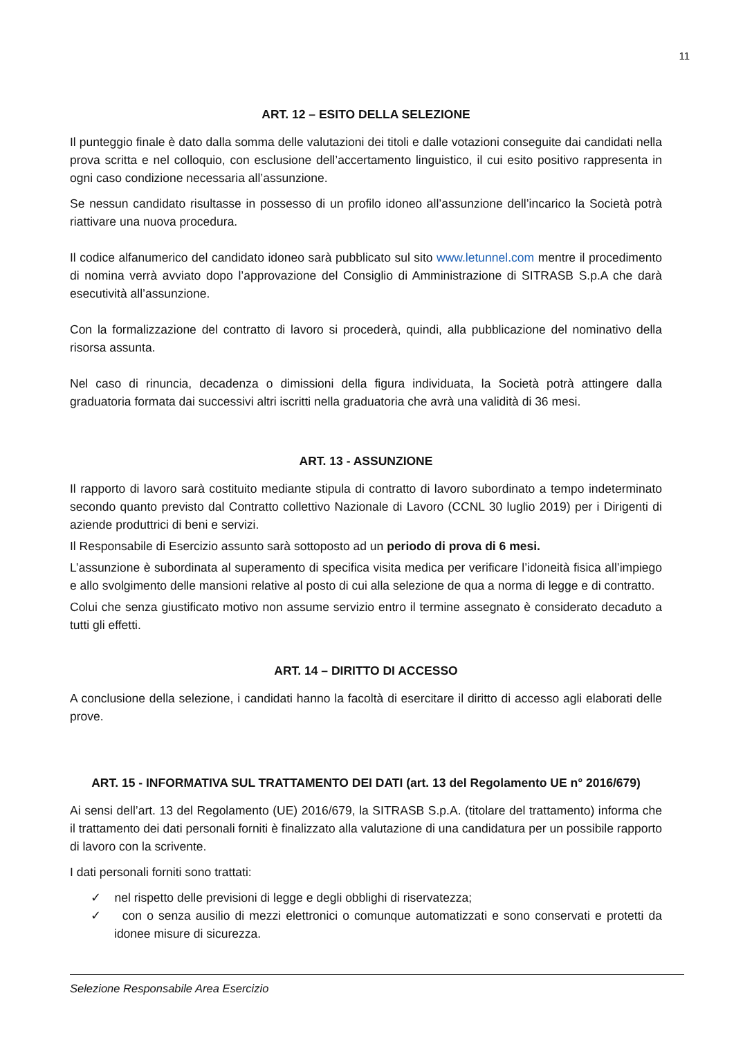11
ART. 12 – ESITO DELLA SELEZIONE
Il punteggio finale è dato dalla somma delle valutazioni dei titoli e dalle votazioni conseguite dai candidati nella prova scritta e nel colloquio, con esclusione dell’accertamento linguistico, il cui esito positivo rappresenta in ogni caso condizione necessaria all’assunzione.
Se nessun candidato risultasse in possesso di un profilo idoneo all’assunzione dell’incarico la Società potrà riattivare una nuova procedura.
Il codice alfanumerico del candidato idoneo sarà pubblicato sul sito www.letunnel.com mentre il procedimento di nomina verrà avviato dopo l’approvazione del Consiglio di Amministrazione di SITRASB S.p.A che darà esecutività all’assunzione.
Con la formalizzazione del contratto di lavoro si procederà, quindi, alla pubblicazione del nominativo della risorsa assunta.
Nel caso di rinuncia, decadenza o dimissioni della figura individuata, la Società potrà attingere dalla graduatoria formata dai successivi altri iscritti nella graduatoria che avrà una validità di 36 mesi.
ART. 13 - ASSUNZIONE
Il rapporto di lavoro sarà costituito mediante stipula di contratto di lavoro subordinato a tempo indeterminato secondo quanto previsto dal Contratto collettivo Nazionale di Lavoro (CCNL 30 luglio 2019) per i Dirigenti di aziende produttrici di beni e servizi.
Il Responsabile di Esercizio assunto sarà sottoposto ad un periodo di prova di 6 mesi.
L’assunzione è subordinata al superamento di specifica visita medica per verificare l’idoneità fisica all’impiego e allo svolgimento delle mansioni relative al posto di cui alla selezione de qua a norma di legge e di contratto.
Colui che senza giustificato motivo non assume servizio entro il termine assegnato è considerato decaduto a tutti gli effetti.
ART. 14 – DIRITTO DI ACCESSO
A conclusione della selezione, i candidati hanno la facoltà di esercitare il diritto di accesso agli elaborati delle prove.
ART. 15 - INFORMATIVA SUL TRATTAMENTO DEI DATI (art. 13 del Regolamento UE n° 2016/679)
Ai sensi dell’art. 13 del Regolamento (UE) 2016/679, la SITRASB S.p.A. (titolare del trattamento) informa che il trattamento dei dati personali forniti è finalizzato alla valutazione di una candidatura per un possibile rapporto di lavoro con la scrivente.
I dati personali forniti sono trattati:
✓ nel rispetto delle previsioni di legge e degli obblighi di riservatezza;
✓ con o senza ausilio di mezzi elettronici o comunque automatizzati e sono conservati e protetti da idonee misure di sicurezza.
Selezione Responsabile Area Esercizio